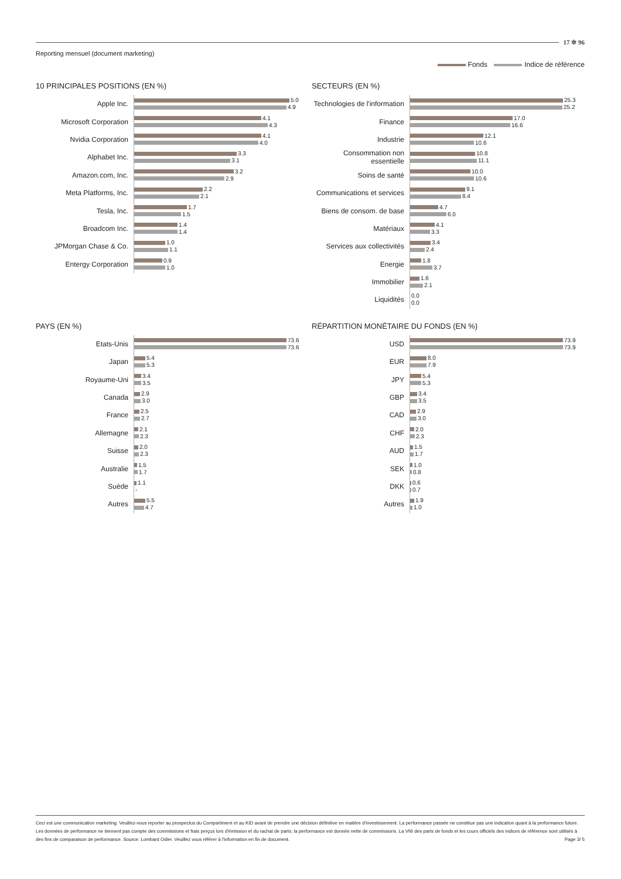17 ✲ 96
Reporting mensuel (document marketing)
Fonds Indice de référence
10 PRINCIPALES POSITIONS (EN %)
Apple Inc.
5.0
4.9
Microsoft Corporation
4.1
4.3
Nvidia Corporation
4.1
4.0
Alphabet Inc.
3.3
3.1
Amazon.com, Inc.
3.2
2.9
Meta Platforms, Inc.
2.2
2.1
Tesla, Inc.
1.7
1.5
Broadcom Inc.
1.4
1.4
JPMorgan Chase & Co.
1.0
1.1
Entergy Corporation
0.9
1.0
SECTEURS (EN %)
Technologies de l'information
25.3
25.2
Finance
17.0
16.6
Industrie
12.1
10.6
Consommation non essentielle
10.8
11.1
Soins de santé
10.0
10.6
Communications et services
9.1
8.4
Biens de consom. de base
4.7
6.0
Matériaux
4.1
3.3
Services aux collectivités
3.4
2.4
Energie
1.8
3.7
Immobilier
1.6
2.1
Liquidités
0.0
0.0
PAYS (EN %)
Etats-Unis
73.6
73.6
Japan
5.4
5.3
Royaume-Uni
3.4
3.5
Canada
2.9
3.0
France
2.5
2.7
Allemagne
2.1
2.3
Suisse
2.0
2.3
Australie
1.5
1.7
Suède
1.1
-
Autres
5.5
4.7
RÉPARTITION MONÉTAIRE DU FONDS (EN %)
USD
73.9
73.9
EUR
8.0
7.9
JPY
5.4
5.3
GBP
3.4
3.5
CAD
2.9
3.0
CHF
2.0
2.3
AUD
1.5
1.7
SEK
1.0
0.8
DKK
0.6
0.7
Autres
1.9
1.0
Ceci est une communication marketing. Veuillez-vous reporter au prospectus du Compartiment et au KID avant de prendre une décision définitive en matière d'investissement. La performance passée ne constitue pas une indication quant à la performance future. Les données de performance ne tiennent pas compte des commissions et frais perçus lors d'émission et du rachat de parts; la performance est donnée nette de commissions. La VNI des parts de fonds et les cours officiels des indices de référence sont utilisés à des fins de comparaison de performance. Source: Lombard Odier. Veuillez vous référer à l'information en fin de document. Page 3/ 5